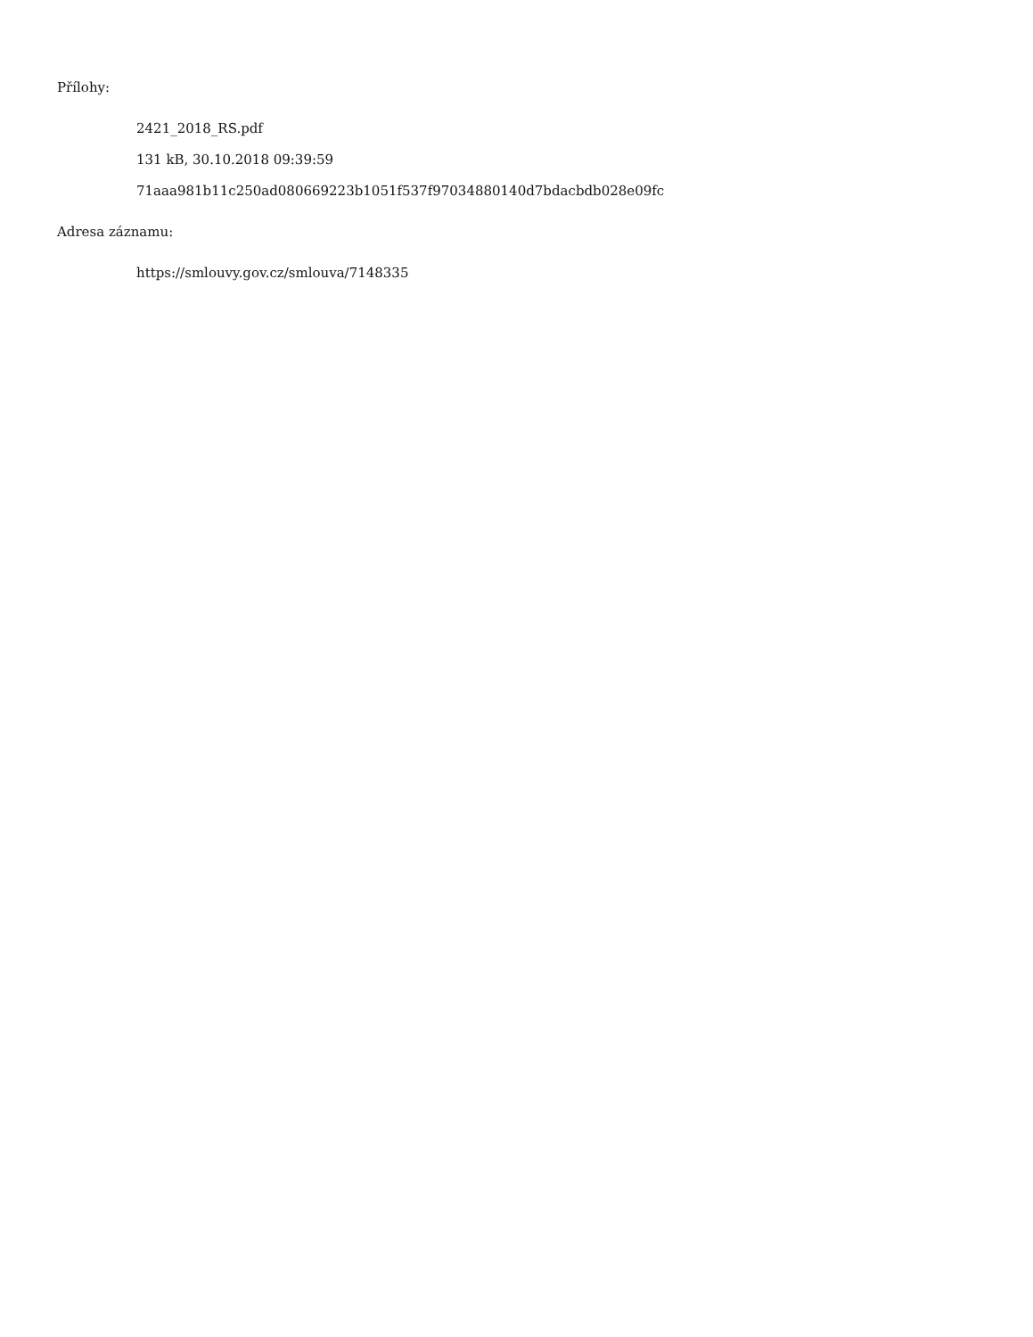Přílohy:
2421_2018_RS.pdf
131 kB, 30.10.2018 09:39:59
71aaa981b11c250ad080669223b1051f537f97034880140d7bdacbdb028e09fc
Adresa záznamu:
https://smlouvy.gov.cz/smlouva/7148335